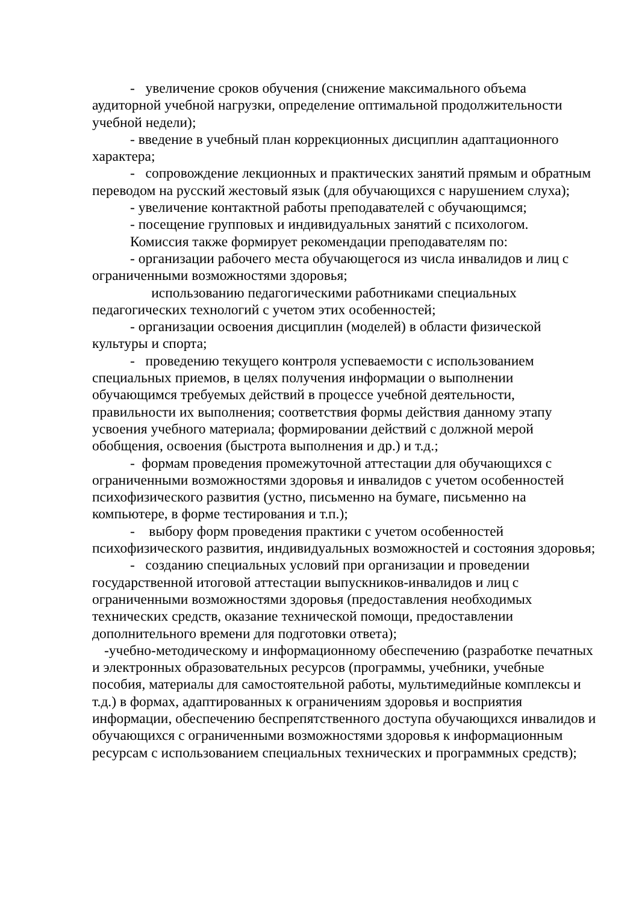- увеличение сроков обучения (снижение максимального объема аудиторной учебной нагрузки, определение оптимальной продолжительности учебной недели);
- введение в учебный план коррекционных дисциплин адаптационного характера;
- сопровождение лекционных и практических занятий прямым и обратным переводом на русский жестовый язык (для обучающихся с нарушением слуха);
- увеличение контактной работы преподавателей с обучающимся;
- посещение групповых и индивидуальных занятий с психологом.
Комиссия также формирует рекомендации преподавателям по:
- организации рабочего места обучающегося из числа инвалидов и лиц с ограниченными возможностями здоровья;
использованию педагогическими работниками специальных педагогических технологий с учетом этих особенностей;
- организации освоения дисциплин (моделей) в области физической культуры и спорта;
- проведению текущего контроля успеваемости с использованием специальных приемов, в целях получения информации о выполнении обучающимся требуемых действий в процессе учебной деятельности, правильности их выполнения; соответствия формы действия данному этапу усвоения учебного материала; формировании действий с должной мерой обобщения, освоения (быстрота выполнения и др.) и т.д.;
- формам проведения промежуточной аттестации для обучающихся с ограниченными возможностями здоровья и инвалидов с учетом особенностей психофизического развития (устно, письменно на бумаге, письменно на компьютере, в форме тестирования и т.п.);
- выбору форм проведения практики с учетом особенностей психофизического развития, индивидуальных возможностей и состояния здоровья;
- созданию специальных условий при организации и проведении государственной итоговой аттестации выпускников-инвалидов и лиц с ограниченными возможностями здоровья (предоставления необходимых технических средств, оказание технической помощи, предоставлении дополнительного времени для подготовки ответа);
-учебно-методическому и информационному обеспечению (разработке печатных и электронных образовательных ресурсов (программы, учебники, учебные пособия, материалы для самостоятельной работы, мультимедийные комплексы и т.д.) в формах, адаптированных к ограничениям здоровья и восприятия информации, обеспечению беспрепятственного доступа обучающихся инвалидов и обучающихся с ограниченными возможностями здоровья к информационным ресурсам с использованием специальных технических и программных средств);